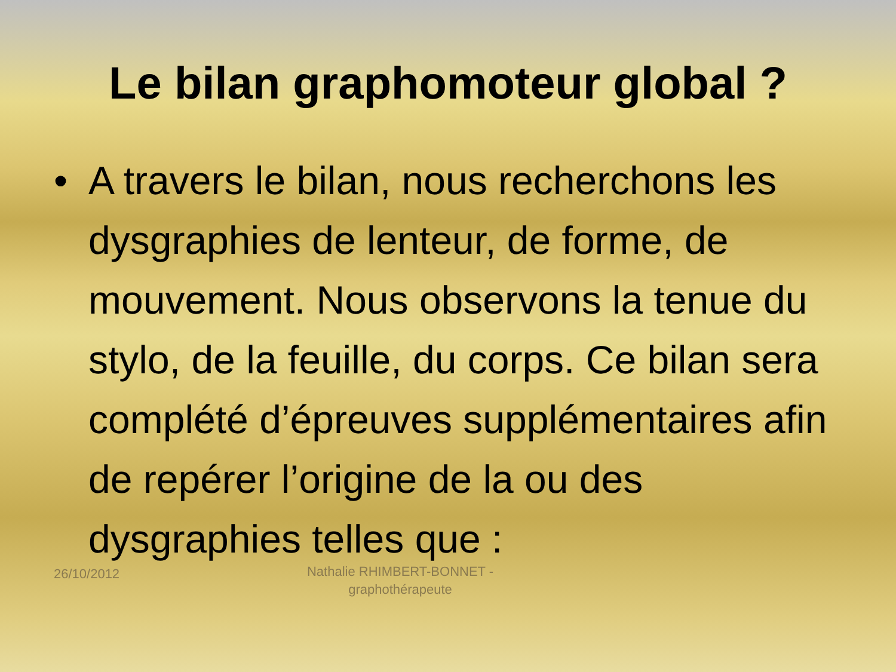Le bilan graphomoteur global ?
• A travers le bilan, nous recherchons les dysgraphies de lenteur, de forme, de mouvement. Nous observons la tenue du stylo, de la feuille, du corps. Ce bilan sera complété d’épreuves supplémentaires afin de repérer l’origine de la ou des dysgraphies telles que :
26/10/2012
Nathalie RHIMBERT-BONNET - graphothérapeute